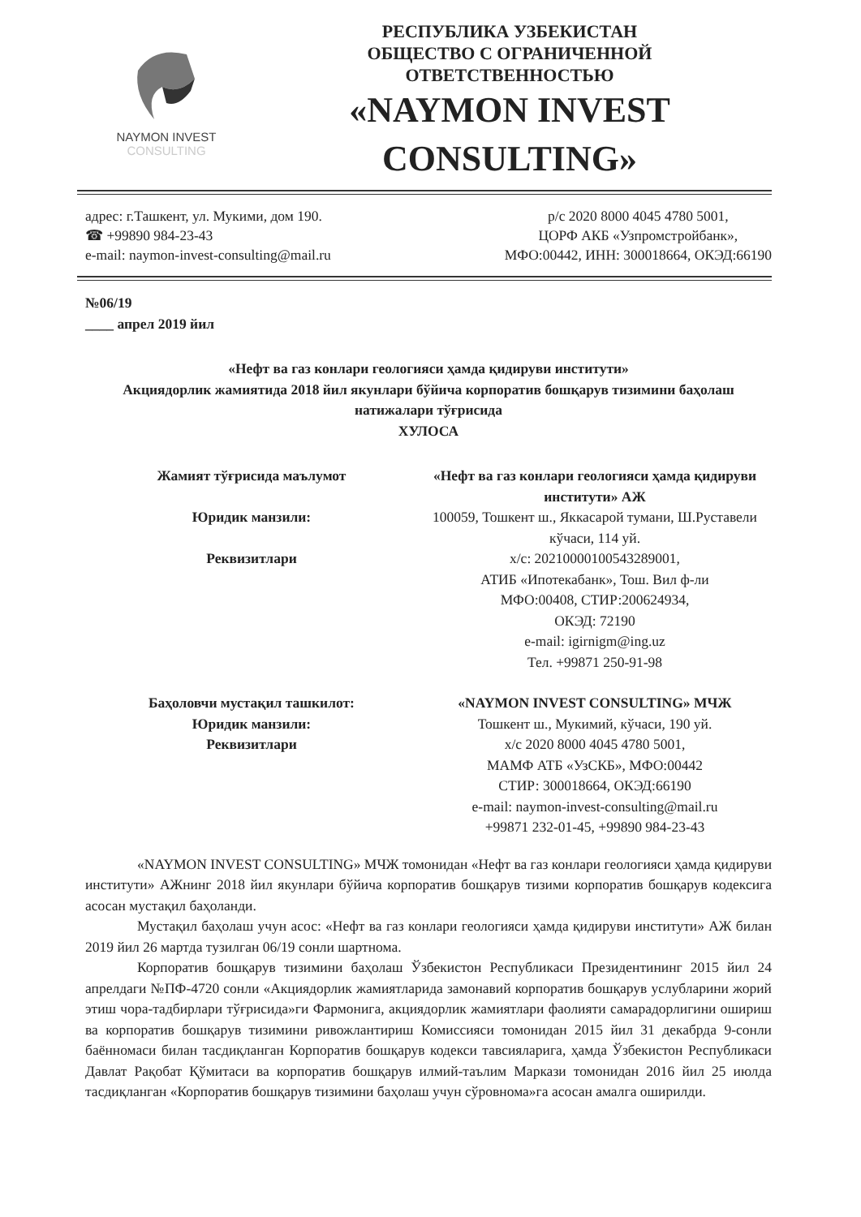NAYMON INVEST
CONSULTING
РЕСПУБЛИКА УЗБЕКИСТАН
ОБЩЕСТВО С ОГРАНИЧЕННОЙ
ОТВЕТСТВЕННОСТЬЮ
«NAYMON INVEST
CONSULTING»
адрес: г.Ташкент, ул. Мукими, дом 190.
☎ +99890 984-23-43
e-mail: naymon-invest-consulting@mail.ru
р/с 2020 8000 4045 4780 5001,
ЦОРФ АКБ «Узпромстройбанк»,
МФО:00442, ИНН: 300018664, ОКЭД:66190
№06/19
____ апрел 2019 йил
«Нефт ва газ конлари геологияси ҳамда қидируви институти»
Акциядорлик жамиятида 2018 йил якунлари бўйича корпоратив бошқарув тизимини баҳолаш натижалари тўғрисида
ХУЛОСА
Жамият тўғрисида маълумот
Юридик манзили:
Реквизитлари
«Нефт ва газ конлари геологияси ҳамда қидируви институти» АЖ
100059, Тошкент ш., Яккасарой тумани, Ш.Руставели кўчаси, 114 уй.
х/с: 20210000100543289001,
АТИБ «Ипотекабанк», Тош. Вил ф-ли
МФО:00408, СТИР:200624934,
ОКЭД: 72190
e-mail: igirnigm@ing.uz
Тел. +99871 250-91-98
Баҳоловчи мустақил ташкилот:
Юридик манзили:
Реквизитлари
«NAYMON INVEST CONSULTING» МЧЖ
Тошкент ш., Мукимий, кўчаси, 190 уй.
х/с 2020 8000 4045 4780 5001,
МАМФ АТБ «УзСКБ», МФО:00442
СТИР: 300018664, ОКЭД:66190
e-mail: naymon-invest-consulting@mail.ru
+99871 232-01-45, +99890 984-23-43
«NAYMON INVEST CONSULTING» МЧЖ томонидан «Нефт ва газ конлари геологияси ҳамда қидируви институти» АЖнинг 2018 йил якунлари бўйича корпоратив бошқарув тизими корпоратив бошқарув кодексига асосан мустақил баҳоланди.
Мустақил баҳолаш учун асос: «Нефт ва газ конлари геологияси ҳамда қидируви институти» АЖ билан 2019 йил 26 мартда тузилган 06/19 сонли шартнома.
Корпоратив бошқарув тизимини баҳолаш Ўзбекистон Республикаси Президентининг 2015 йил 24 апрелдаги №ПФ-4720 сонли «Акциядорлик жамиятларида замонавий корпоратив бошқарув услубларини жорий этиш чора-тадбирлари тўғрисида»ги Фармонига, акциядорлик жамиятлари фаолияти самарадорлигини ошириш ва корпоратив бошқарув тизимини ривожлантириш Комиссияси томонидан 2015 йил 31 декабрда 9-сонли баённомаси билан тасдиқланган Корпоратив бошқарув кодекси тавсияларига, ҳамда Ўзбекистон Республикаси Давлат Рақобат Қўмитаси ва корпоратив бошқарув илмий-таълим Маркази томонидан 2016 йил 25 июлда тасдиқланган «Корпоратив бошқарув тизимини баҳолаш учун сўровнома»га асосан амалга оширилди.